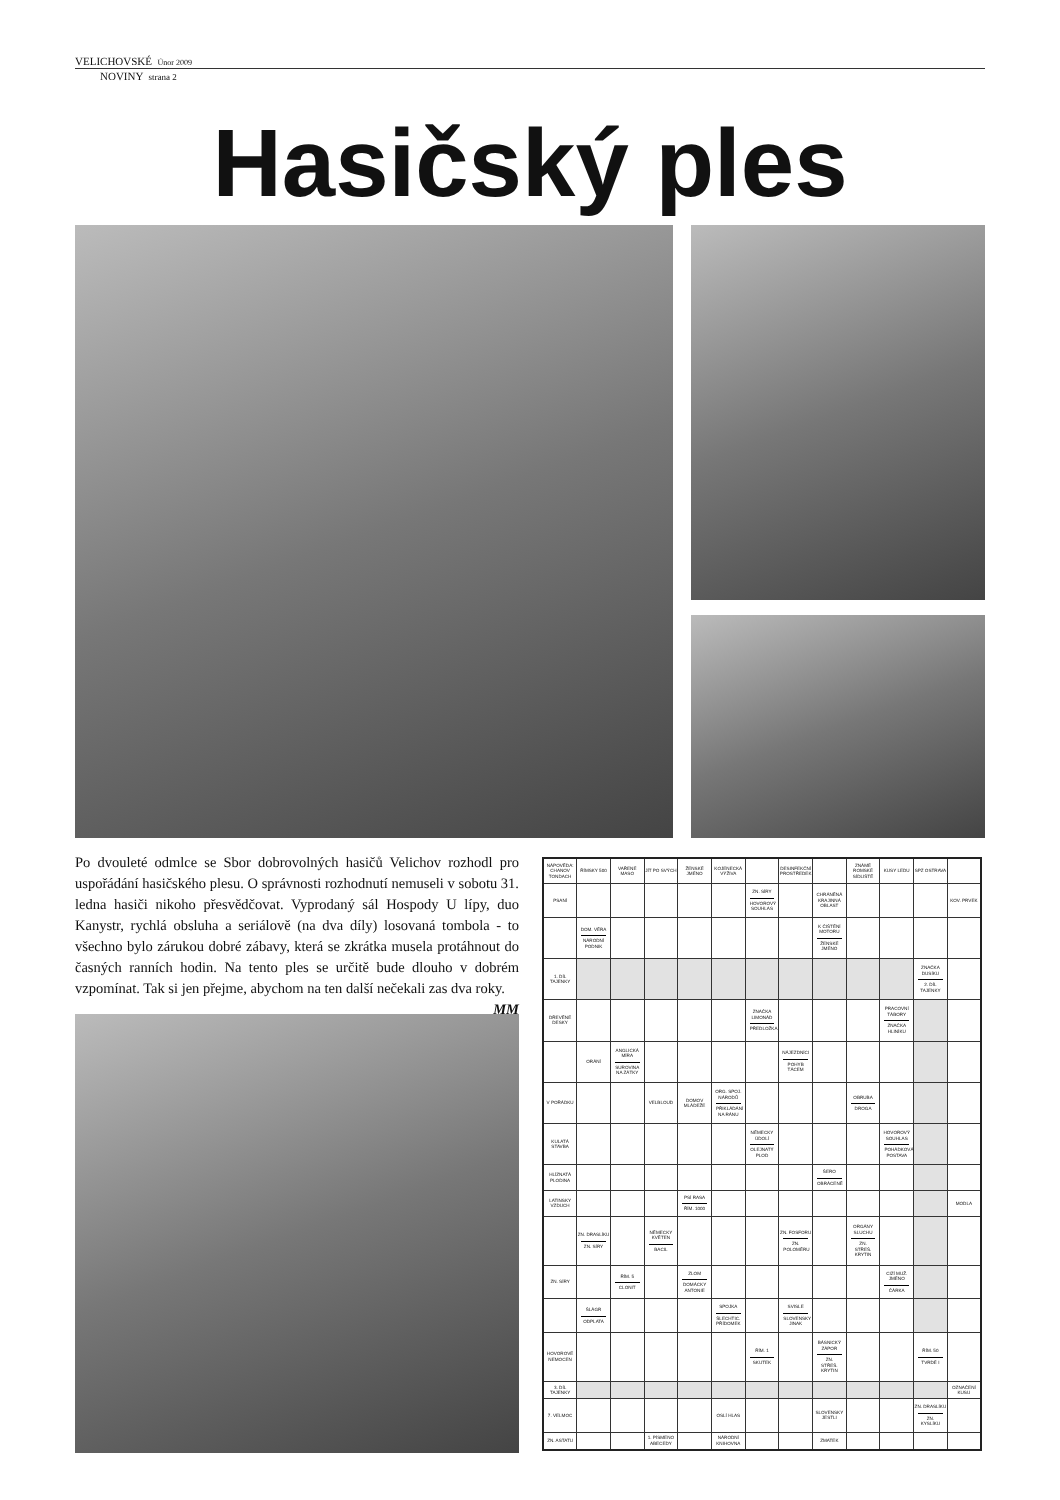VELICHOVSKÉ Únor 2009
NOVINY strana 2
Hasičský ples
Po dvouleté odmlce se Sbor dobrovolných hasičů Velichov rozhodl pro uspořádání hasičského plesu. O správnosti rozhodnutí nemuseli v sobotu 31. ledna hasiči nikoho přesvědčovat. Vyprodaný sál Hospody U lípy, duo Kanystr, rychlá obsluha a seriálově (na dva díly) losovaná tombola - to všechno bylo zárukou dobré zábavy, která se zkrátka musela protáhnout do časných ranních hodin. Na tento ples se určitě bude dlouho v dobrém vzpomínat. Tak si jen přejme, abychom na ten další nečekali zas dva roky.
MM
| NÁPOVĚDA: CHANOV TONDACH | ŘÍMSKY 500 | VAŘENÉ MASO | JÍT PO SVÝCH | ŽENSKÉ JMÉNO | KOJENECKÁ VÝŽIVA | | DESINFEKČNÍ PROSTŘEDEK | | ZNÁMÉ ROMSKÉ SÍDLIŠTĚ | KUSY LEDU | SPZ OSTRAVA | |
| PSANÍ | | | | | | ZN. SÍRY HOVOROVÝ SOUHLAS | | CHRÁNĚNÁ KRAJINNÁ OBLAST | | | | KOV. PRVEK |
| | DOM. VĚRA NÁRODNÍ PODNIK | | | | | | | K ČIŠTĚNÍ MOTORU ŽENSKÉ JMÉNO | | | | |
| 1. DÍL TAJENKY | | | | | | | | | | | ZNAČKA DUSÍKU 2. DÍL TAJENKY | |
| DŘEVĚNÉ DESKY | | | | | | ZNAČKA LIMONÁD PŘEDLOŽKA | | | | PRACOVNÍ TÁBORY ZNAČKA HLINÍKU | | |
| | ORÁNÍ | ANGLICKÁ MÍRA SUROVINA NA ZÁTKY | | | | | NÁJEZDNÍCI POHYB TÁCEM | | | | | |
| V POŘÁDKU | | | VELBLOUD | DOMOV MLÁDEŽE | ORG. SPOJ. NÁRODŮ PŘIKLÁDÁNÍ NA RÁNU | | | | OBRUBA DROGA | | | |
| KULATÁ STAVBA | | | | | | NĚMECKY ÚDOLÍ OLEJNATÝ PLOD | | | | HOVOROVÝ SOUHLAS POHÁDKOVÁ POSTAVA | | |
| HLÍZNATÁ PLODINA | | | | | | | | ŠERO OBRÁCENĚ | | | | |
| LATINSKY VZDUCH | | | | PSÍ RASA ŘÍM. 1000 | | | | | | | | MODLA |
| | ZN. DRASLÍKU ZN. SÍRY | | NĚMECKY KVĚTEN BACIL | | | | ZN. FOSFORU ZN. POLOMĚRU | | ORGÁNY SLUCHU ZN. STŘEŠ. KRYTIN | | | |
| ZN. SÍRY | | ŘÍM. 5 CLONIT | | ZLOM DOMÁCKY ANTONIE | | | | | | CIZÍ MUŽ. JMÉNO ČÁRKA | | |
| | ŠLÁGR ODPLATA | | | | SPOJKA ŠLECHTIC. PŘÍDOMEK | | SVISLE SLOVENSKY JINAK | | | | | |
| HOVOROVÉ NEMOCEN | | | | | | ŘÍM. 1 SKUTEK | | BÁSNICKÝ ZÁPOR ZN. STŘEŠ. KRYTIN | | | ŘÍM. 50 TVRDÉ I | |
| 3. DÍL TAJENKY | | | | | | | | | | | | OZNAČENÍ KUSU |
| 7. VELMOC | | | | | OSLÍ HLAS | | | SLOVENSKY JESTLI | | | ZN. DRASLÍKU ZN. KYSLÍKU | |
| ZN. ASTATU | | | 1. PÍSMENO ABECEDY | | NÁRODNÍ KNIHOVNA | | | ZMATEK | | | | |